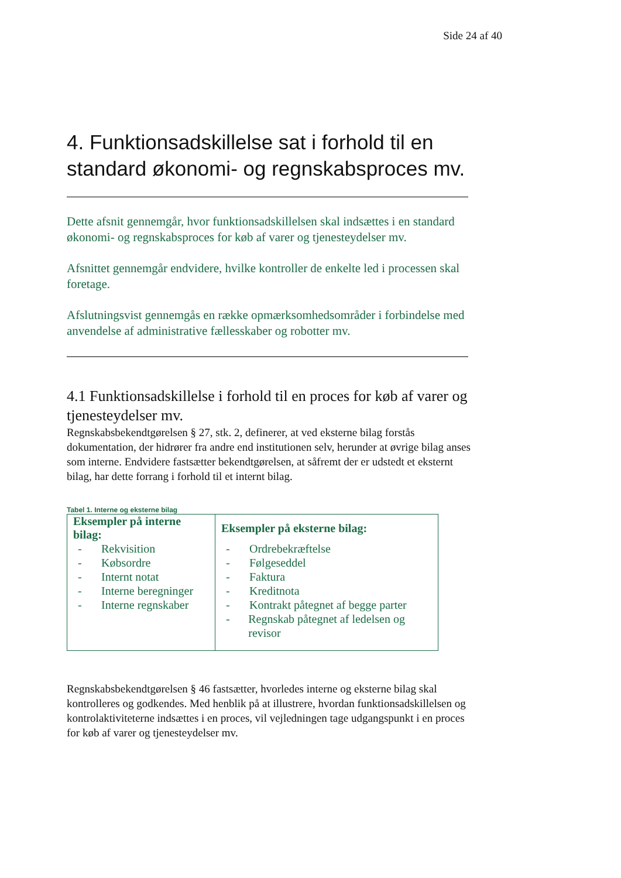Side 24 af 40
4. Funktionsadskillelse sat i forhold til en standard økonomi- og regnskabsproces mv.
Dette afsnit gennemgår, hvor funktionsadskillelsen skal indsættes i en standard økonomi- og regnskabsproces for køb af varer og tjenesteydelser mv.
Afsnittet gennemgår endvidere, hvilke kontroller de enkelte led i processen skal foretage.
Afslutningsvist gennemgås en række opmærksomhedsområder i forbindelse med anvendelse af administrative fællesskaber og robotter mv.
4.1 Funktionsadskillelse i forhold til en proces for køb af varer og tjenesteydelser mv.
Regnskabsbekendtgørelsen § 27, stk. 2, definerer, at ved eksterne bilag forstås dokumentation, der hidrører fra andre end institutionen selv, herunder at øvrige bilag anses som interne. Endvidere fastsætter bekendtgørelsen, at såfremt der er udstedt et eksternt bilag, har dette forrang i forhold til et internt bilag.
Tabel 1. Interne og eksterne bilag
| Eksempler på interne bilag: | Eksempler på eksterne bilag: |
| --- | --- |
| - Rekvisition - Købsordre - Internt notat - Interne beregninger - Interne regnskaber | - Ordrebekræftelse - Følgeseddel - Faktura - Kreditnota - Kontrakt påtegnet af begge parter - Regnskab påtegnet af ledelsen og revisor |
Regnskabsbekendtgørelsen § 46 fastsætter, hvorledes interne og eksterne bilag skal kontrolleres og godkendes. Med henblik på at illustrere, hvordan funktionsadskillelsen og kontrolaktiviteterne indsættes i en proces, vil vejledningen tage udgangspunkt i en proces for køb af varer og tjenesteydelser mv.